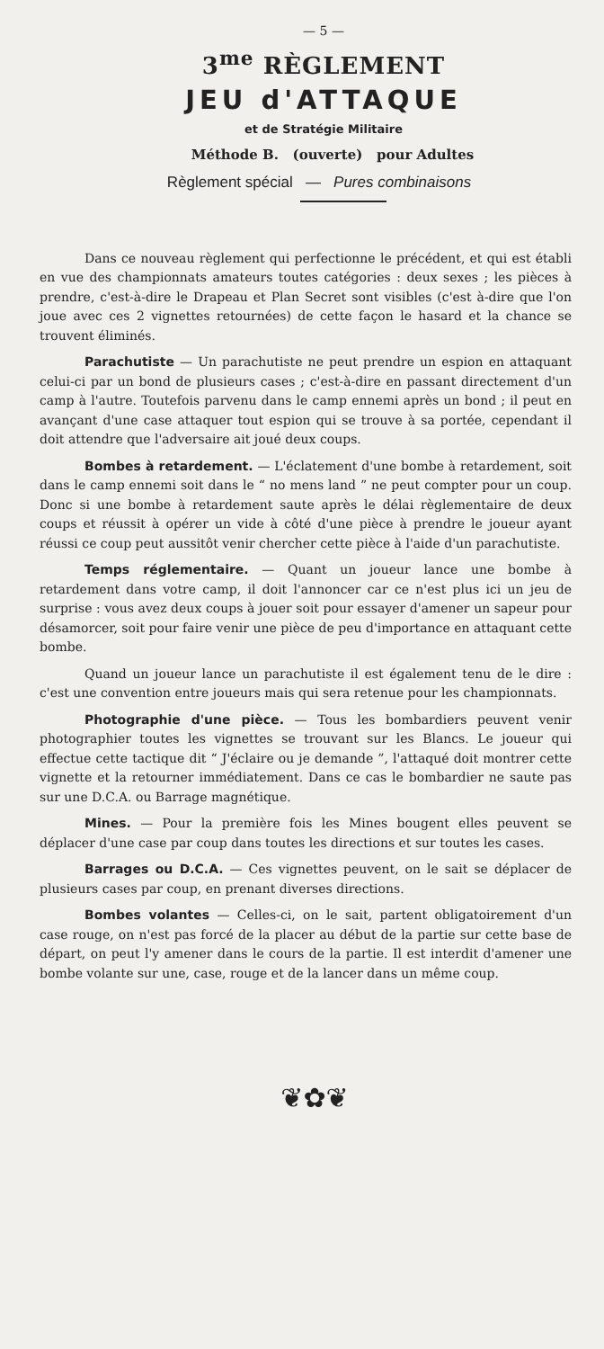— 5 —
3<sup>me</sup> RÈGLEMENT
JEU d'ATTAQUE
et de Stratégie Militaire
Méthode B. (ouverte) pour Adultes
Règlement spécial — Pures combinaisons
Dans ce nouveau règlement qui perfectionne le précédent, et qui est établi en vue des championnats amateurs toutes catégories : deux sexes ; les pièces à prendre, c'est-à-dire le Drapeau et Plan Secret sont visibles (c'est à-dire que l'on joue avec ces 2 vignettes retournées) de cette façon le hasard et la chance se trouvent éliminés.
Parachutiste — Un parachutiste ne peut prendre un espion en attaquant celui-ci par un bond de plusieurs cases ; c'est-à-dire en passant directement d'un camp à l'autre. Toutefois parvenu dans le camp ennemi après un bond ; il peut en avançant d'une case attaquer tout espion qui se trouve à sa portée, cependant il doit attendre que l'adversaire ait joué deux coups.
Bombes à retardement. — L'éclatement d'une bombe à retardement, soit dans le camp ennemi soit dans le “ no mens land ” ne peut compter pour un coup. Donc si une bombe à retardement saute après le délai règlementaire de deux coups et réussit à opérer un vide à côté d'une pièce à prendre le joueur ayant réussi ce coup peut aussitôt venir chercher cette pièce à l'aide d'un parachutiste.
Temps réglementaire. — Quant un joueur lance une bombe à retardement dans votre camp, il doit l'annoncer car ce n'est plus ici un jeu de surprise : vous avez deux coups à jouer soit pour essayer d'amener un sapeur pour désamorcer, soit pour faire venir une pièce de peu d'importance en attaquant cette bombe.
Quand un joueur lance un parachutiste il est également tenu de le dire : c'est une convention entre joueurs mais qui sera retenue pour les championnats.
Photographie d'une pièce. — Tous les bombardiers peuvent venir photographier toutes les vignettes se trouvant sur les Blancs. Le joueur qui effectue cette tactique dit “ J'éclaire ou je demande ”, l'attaqué doit montrer cette vignette et la retourner immédiatement. Dans ce cas le bombardier ne saute pas sur une D.C.A. ou Barrage magnétique.
Mines. — Pour la première fois les Mines bougent elles peuvent se déplacer d'une case par coup dans toutes les directions et sur toutes les cases.
Barrages ou D.C.A. — Ces vignettes peuvent, on le sait se déplacer de plusieurs cases par coup, en prenant diverses directions.
Bombes volantes — Celles-ci, on le sait, partent obligatoirement d'un case rouge, on n'est pas forcé de la placer au début de la partie sur cette base de départ, on peut l'y amener dans le cours de la partie. Il est interdit d'amener une bombe volante sur une, case, rouge et de la lancer dans un même coup.
❦✿❦